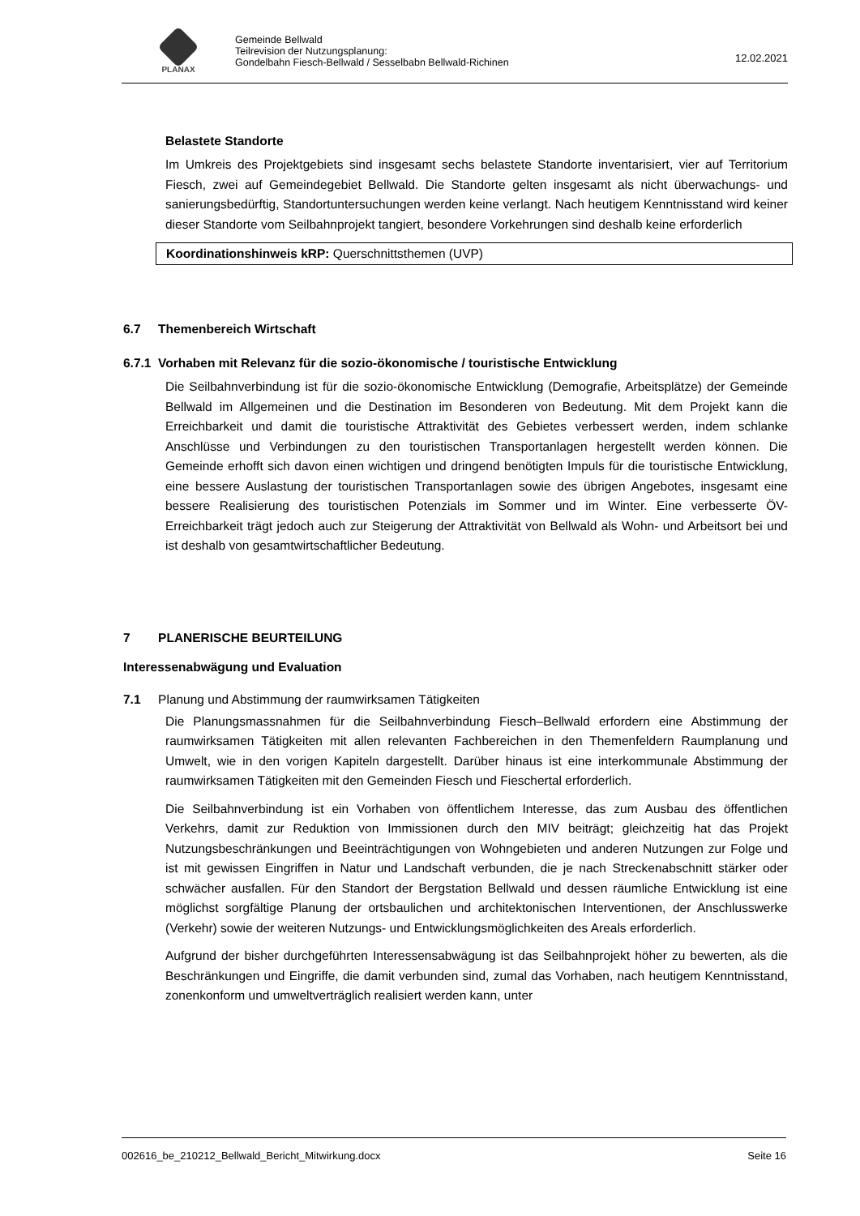PLANAX
Gemeinde Bellwald
Teilrevision der Nutzungsplanung:
Gondelbahn Fiesch-Bellwald / Sesselbabn Bellwald-Richinen
12.02.2021
Belastete Standorte
Im Umkreis des Projektgebiets sind insgesamt sechs belastete Standorte inventarisiert, vier auf Territorium Fiesch, zwei auf Gemeindegebiet Bellwald. Die Standorte gelten insgesamt als nicht überwachungs- und sanierungsbedürftig, Standortuntersuchungen werden keine verlangt. Nach heutigem Kenntnisstand wird keiner dieser Standorte vom Seilbahnprojekt tangiert, besondere Vorkehrungen sind deshalb keine erforderlich
Koordinationshinweis kRP: Querschnittsthemen (UVP)
6.7 Themenbereich Wirtschaft
6.7.1 Vorhaben mit Relevanz für die sozio-ökonomische / touristische Entwicklung
Die Seilbahnverbindung ist für die sozio-ökonomische Entwicklung (Demografie, Arbeitsplätze) der Gemeinde Bellwald im Allgemeinen und die Destination im Besonderen von Bedeutung. Mit dem Projekt kann die Erreichbarkeit und damit die touristische Attraktivität des Gebietes verbessert werden, indem schlanke Anschlüsse und Verbindungen zu den touristischen Transportanlagen hergestellt werden können. Die Gemeinde erhofft sich davon einen wichtigen und dringend benötigten Impuls für die touristische Entwicklung, eine bessere Auslastung der touristischen Transportanlagen sowie des übrigen Angebotes, insgesamt eine bessere Realisierung des touristischen Potenzials im Sommer und im Winter. Eine verbesserte ÖV-Erreichbarkeit trägt jedoch auch zur Steigerung der Attraktivität von Bellwald als Wohn- und Arbeitsort bei und ist deshalb von gesamtwirtschaftlicher Bedeutung.
7 PLANERISCHE BEURTEILUNG
Interessenabwägung und Evaluation
7.1 Planung und Abstimmung der raumwirksamen Tätigkeiten
Die Planungsmassnahmen für die Seilbahnverbindung Fiesch–Bellwald erfordern eine Abstimmung der raumwirksamen Tätigkeiten mit allen relevanten Fachbereichen in den Themenfeldern Raumplanung und Umwelt, wie in den vorigen Kapiteln dargestellt. Darüber hinaus ist eine interkommunale Abstimmung der raumwirksamen Tätigkeiten mit den Gemeinden Fiesch und Fieschertal erforderlich.
Die Seilbahnverbindung ist ein Vorhaben von öffentlichem Interesse, das zum Ausbau des öffentlichen Verkehrs, damit zur Reduktion von Immissionen durch den MIV beiträgt; gleichzeitig hat das Projekt Nutzungsbeschränkungen und Beeinträchtigungen von Wohngebieten und anderen Nutzungen zur Folge und ist mit gewissen Eingriffen in Natur und Landschaft verbunden, die je nach Streckenabschnitt stärker oder schwächer ausfallen. Für den Standort der Bergstation Bellwald und dessen räumliche Entwicklung ist eine möglichst sorgfältige Planung der ortsbaulichen und architektonischen Interventionen, der Anschlusswerke (Verkehr) sowie der weiteren Nutzungs- und Entwicklungsmöglichkeiten des Areals erforderlich.
Aufgrund der bisher durchgeführten Interessensabwägung ist das Seilbahnprojekt höher zu bewerten, als die Beschränkungen und Eingriffe, die damit verbunden sind, zumal das Vorhaben, nach heutigem Kenntnisstand, zonenkonform und umweltverträglich realisiert werden kann, unter
002616_be_210212_Bellwald_Bericht_Mitwirkung.docx Seite 16